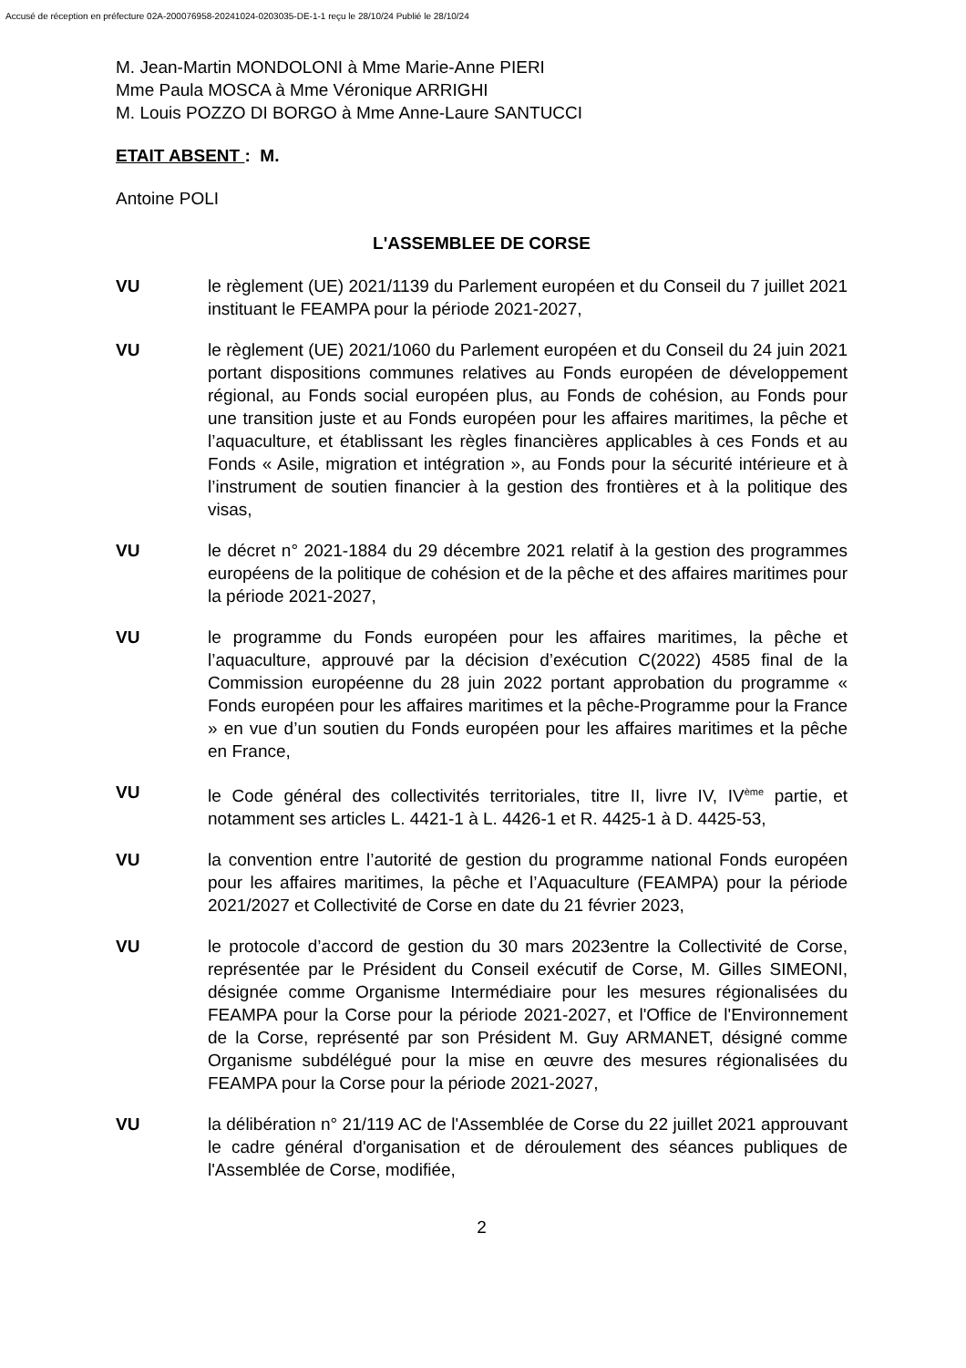Accusé de réception en préfecture 02A-200076958-20241024-0203035-DE-1-1 reçu le 28/10/24 Publié le 28/10/24
M. Jean-Martin MONDOLONI à Mme Marie-Anne PIERI
Mme Paula MOSCA à Mme Véronique ARRIGHI
M. Louis POZZO DI BORGO à Mme Anne-Laure SANTUCCI
ETAIT ABSENT : M.
Antoine POLI
L'ASSEMBLEE DE CORSE
VU le règlement (UE) 2021/1139 du Parlement européen et du Conseil du 7 juillet 2021 instituant le FEAMPA pour la période 2021-2027,
VU le règlement (UE) 2021/1060 du Parlement européen et du Conseil du 24 juin 2021 portant dispositions communes relatives au Fonds européen de développement régional, au Fonds social européen plus, au Fonds de cohésion, au Fonds pour une transition juste et au Fonds européen pour les affaires maritimes, la pêche et l’aquaculture, et établissant les règles financières applicables à ces Fonds et au Fonds « Asile, migration et intégration », au Fonds pour la sécurité intérieure et à l’instrument de soutien financier à la gestion des frontières et à la politique des visas,
VU le décret n° 2021-1884 du 29 décembre 2021 relatif à la gestion des programmes européens de la politique de cohésion et de la pêche et des affaires maritimes pour la période 2021-2027,
VU le programme du Fonds européen pour les affaires maritimes, la pêche et l’aquaculture, approuvé par la décision d’exécution C(2022) 4585 final de la Commission européenne du 28 juin 2022 portant approbation du programme « Fonds européen pour les affaires maritimes et la pêche-Programme pour la France » en vue d’un soutien du Fonds européen pour les affaires maritimes et la pêche en France,
VU le Code général des collectivités territoriales, titre II, livre IV, IV<sup>ème</sup> partie, et notamment ses articles L. 4421-1 à L. 4426-1 et R. 4425-1 à D. 4425-53,
VU la convention entre l’autorité de gestion du programme national Fonds européen pour les affaires maritimes, la pêche et l’Aquaculture (FEAMPA) pour la période 2021/2027 et Collectivité de Corse en date du 21 février 2023,
VU le protocole d’accord de gestion du 30 mars 2023entre la Collectivité de Corse, représentée par le Président du Conseil exécutif de Corse, M. Gilles SIMEONI, désignée comme Organisme Intermédiaire pour les mesures régionalisées du FEAMPA pour la Corse pour la période 2021-2027, et l'Office de l'Environnement de la Corse, représenté par son Président M. Guy ARMANET, désigné comme Organisme subdélégué pour la mise en œuvre des mesures régionalisées du FEAMPA pour la Corse pour la période 2021-2027,
VU la délibération n° 21/119 AC de l'Assemblée de Corse du 22 juillet 2021 approuvant le cadre général d'organisation et de déroulement des séances publiques de l'Assemblée de Corse, modifiée,
2